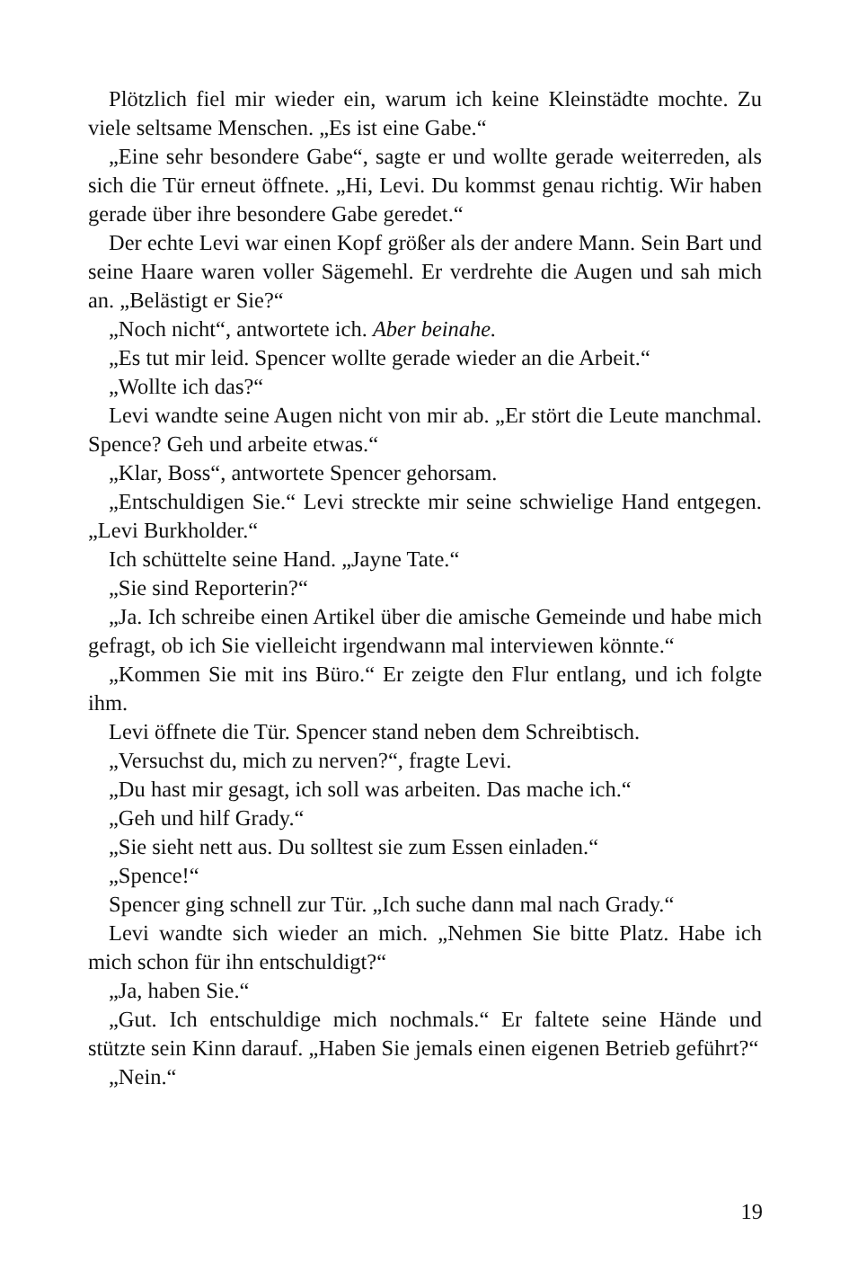Plötzlich fiel mir wieder ein, warum ich keine Kleinstädte mochte. Zu viele seltsame Menschen. „Es ist eine Gabe.“
„Eine sehr besondere Gabe“, sagte er und wollte gerade weiterreden, als sich die Tür erneut öffnete. „Hi, Levi. Du kommst genau richtig. Wir haben gerade über ihre besondere Gabe geredet.“
Der echte Levi war einen Kopf größer als der andere Mann. Sein Bart und seine Haare waren voller Sägemehl. Er verdrehte die Augen und sah mich an. „Belästigt er Sie?“
„Noch nicht“, antwortete ich. Aber beinahe.
„Es tut mir leid. Spencer wollte gerade wieder an die Arbeit.“
„Wollte ich das?“
Levi wandte seine Augen nicht von mir ab. „Er stört die Leute manchmal. Spence? Geh und arbeite etwas.“
„Klar, Boss“, antwortete Spencer gehorsam.
„Entschuldigen Sie.“ Levi streckte mir seine schwielige Hand entgegen. „Levi Burkholder.“
Ich schüttelte seine Hand. „Jayne Tate.“
„Sie sind Reporterin?“
„Ja. Ich schreibe einen Artikel über die amische Gemeinde und habe mich gefragt, ob ich Sie vielleicht irgendwann mal interviewen könnte.“
„Kommen Sie mit ins Büro.“ Er zeigte den Flur entlang, und ich folgte ihm.
Levi öffnete die Tür. Spencer stand neben dem Schreibtisch.
„Versuchst du, mich zu nerven?“, fragte Levi.
„Du hast mir gesagt, ich soll was arbeiten. Das mache ich.“
„Geh und hilf Grady.“
„Sie sieht nett aus. Du solltest sie zum Essen einladen.“
„Spence!“
Spencer ging schnell zur Tür. „Ich suche dann mal nach Grady.“
Levi wandte sich wieder an mich. „Nehmen Sie bitte Platz. Habe ich mich schon für ihn entschuldigt?“
„Ja, haben Sie.“
„Gut. Ich entschuldige mich nochmals.“ Er faltete seine Hände und stützte sein Kinn darauf. „Haben Sie jemals einen eigenen Betrieb geführt?“
„Nein.“
19